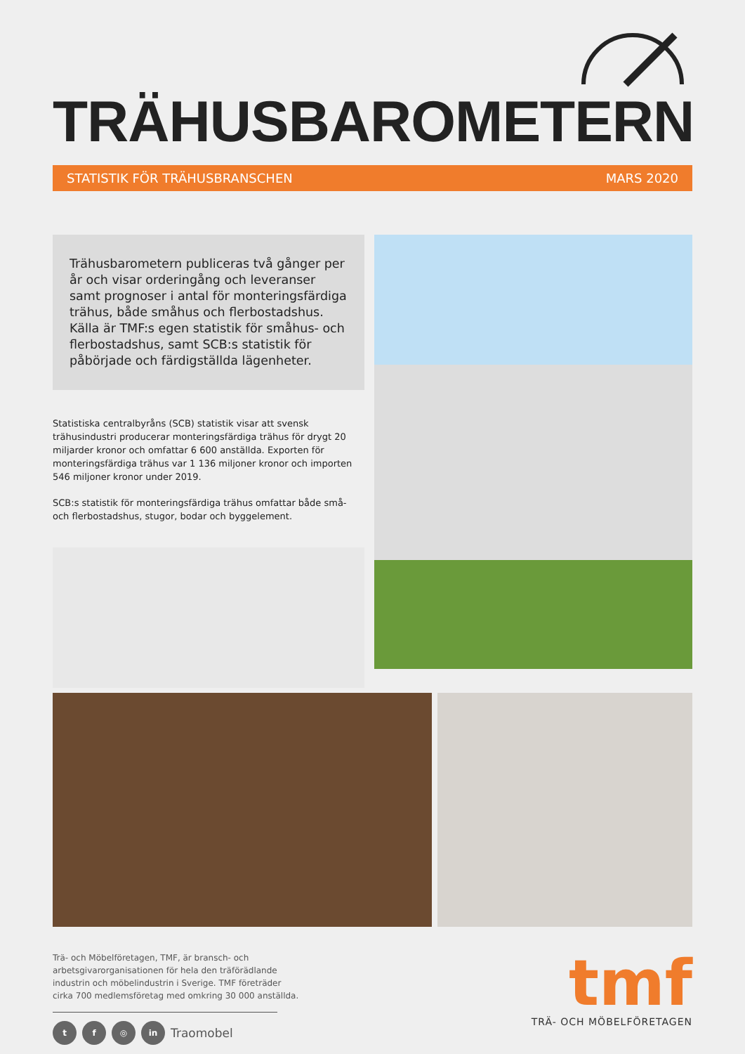TRÄHUSBAROMETERN
STATISTIK FÖR TRÄHUSBRANSCHEN MARS 2020
Trähusbarometern publiceras två gånger per år och visar orderingång och leveranser samt prognoser i antal för monteringsfärdiga trähus, både småhus och flerbostadshus. Källa är TMF:s egen statistik för småhus- och flerbostadshus, samt SCB:s statistik för påbörjade och färdigställda lägenheter.
Statistiska centralbyråns (SCB) statistik visar att svensk trähusindustri producerar monteringsfärdiga trähus för drygt 20 miljarder kronor och omfattar 6 600 anställda. Exporten för monteringsfärdiga trähus var 1 136 miljoner kronor och importen 546 miljoner kronor under 2019.
SCB:s statistik för monteringsfärdiga trähus omfattar både små- och flerbostadshus, stugor, bodar och byggelement.
Trä- och Möbelföretagen, TMF, är bransch- och
arbetsgivarorganisationen för hela den träförädlande
industrin och möbelindustrin i Sverige. TMF företräder
cirka 700 medlemsföretag med omkring 30 000 anställda.
t f ◎ in Traomobel
tmf
TRÄ- OCH MÖBELFÖRETAGEN